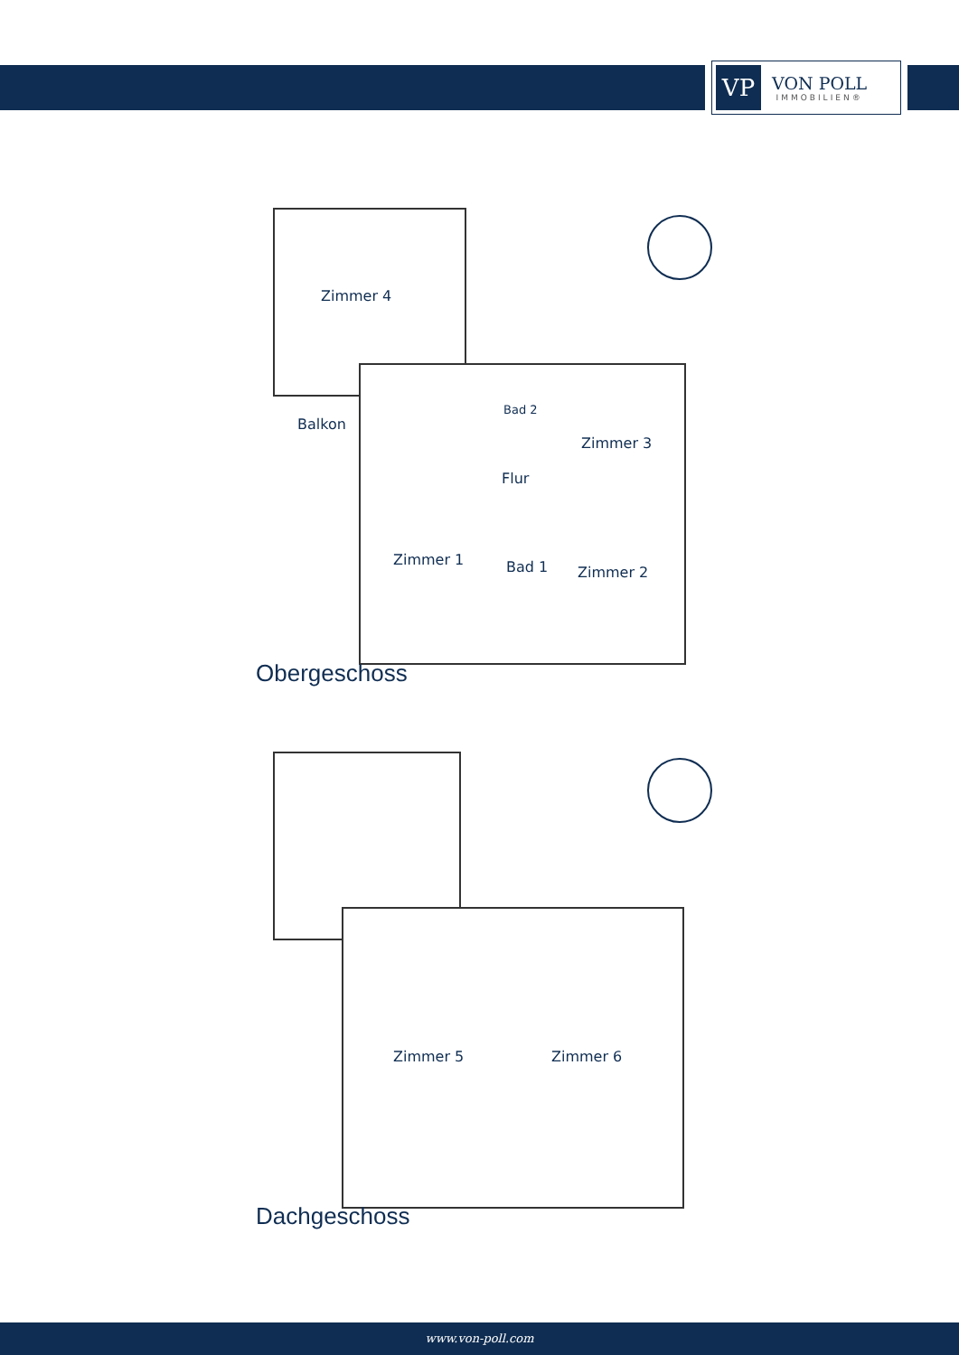VP
VON POLL
IMMOBILIEN®
Zimmer 4
Balkon
Bad 2
Zimmer 3
Flur
Zimmer 1 Bad 1 Zimmer 2
Obergeschoss
Zimmer 5 Zimmer 6
Dachgeschoss
www.von-poll.com